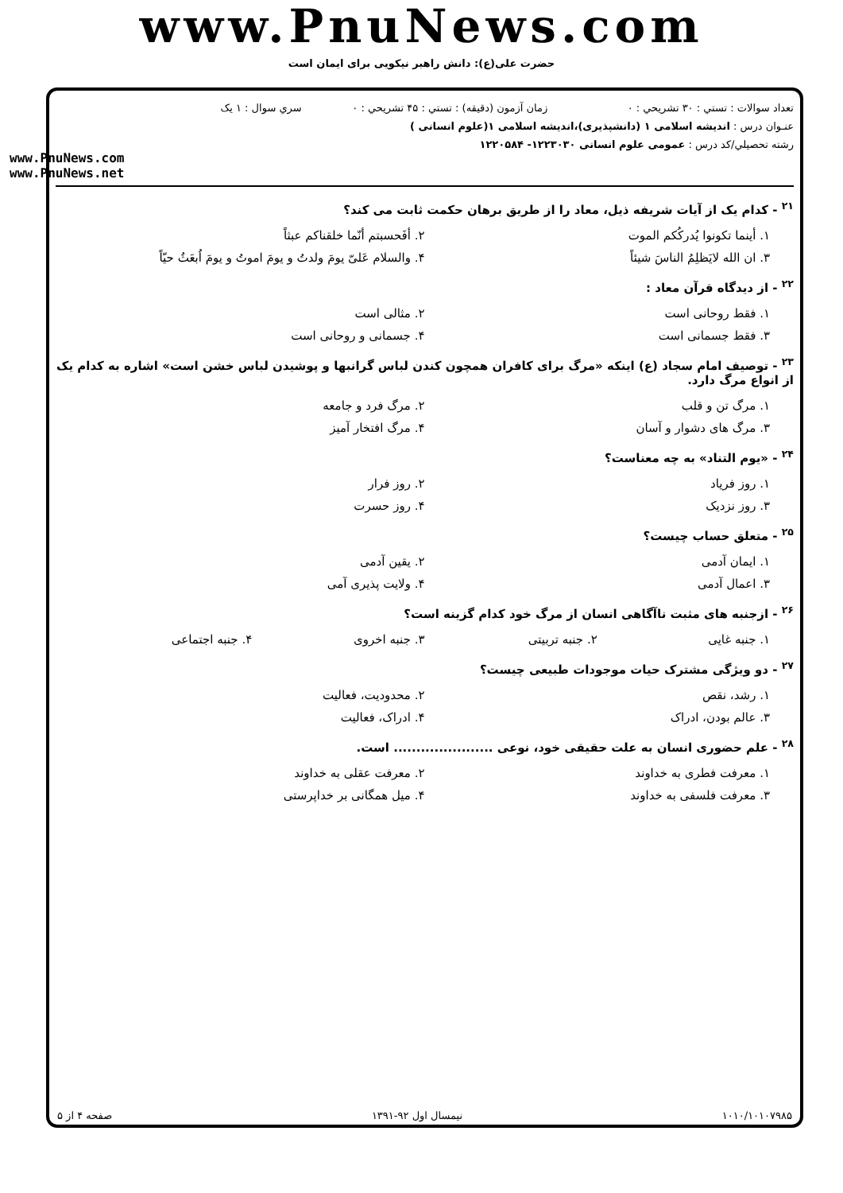www.PnuNews.com
حضرت علی(ع): دانش راهبر نیکویی برای ایمان است
تعداد سوالات : تستي : ۳۰ تشريحي : ۰
زمان آزمون (دقيقه) : تستي : ۴۵ تشريحي : ۰
سري سوال : ۱ یک
عنـوان درس : اندیشه اسلامی ۱ (دانشپذیری)،اندیشه اسلامی ۱(علوم انسانی )
رشته تحصيلي/كد درس : عمومی علوم انسانی ۱۲۲۳۰۳۰- ۱۲۲۰۵۸۴
www.PnuNews.com
www.PnuNews.net
<sup>۲۱</sup> - کدام یک از آیات شریفه ذیل، معاد را از طریق برهان حکمت ثابت می کند؟
۱. أینما تکونوا یُدرکُکم الموت ۲. أفَحسبتم أنّما خلقناکم عبثاً
۳. ان الله لایَظلِمُ الناسَ شیئاً
۴. والسلام عَلیّ یومَ ولدتُ و یومَ اموتُ و یومَ اُبعَثُ حیّاً
<sup>۲۲</sup> - از دیدگاه قرآن معاد :
۱. فقط روحانی است ۲. مثالی است
۳. فقط جسمانی است ۴. جسمانی و روحانی است
<sup>۲۳</sup> - توصیف امام سجاد (ع) اینکه «مرگ برای کافران همچون کندن لباس گرانبها و پوشیدن لباس خشن است» اشاره به کدام یک از انواع مرگ دارد.
۱. مرگ تن و قلب ۲. مرگ فرد و جامعه
۳. مرگ های دشوار و آسان ۴. مرگ افتخار آمیز
<sup>۲۴</sup> - «یوم التناد» به چه معناست؟
۱. روز فریاد ۲. روز فرار
۳. روز نزدیک ۴. روز حسرت
<sup>۲۵</sup> - متعلق حساب چیست؟
۱. ایمان آدمی ۲. یقین آدمی
۳. اعمال آدمی ۴. ولایت پذیری آمی
<sup>۲۶</sup> - ازجنبه های مثبت ناآگاهی انسان از مرگ خود کدام گزینه است؟
۱. جنبه غایی ۲. جنبه تربیتی ۳. جنبه اخروی ۴. جنبه اجتماعی
<sup>۲۷</sup> - دو ویژگی مشترک حیات موجودات طبیعی چیست؟
۱. رشد، نقص ۲. محدودیت، فعالیت
۳. عالم بودن، ادراک ۴. ادراک، فعالیت
<sup>۲۸</sup> - علم حضوری انسان به علت حقیقی خود، نوعی ...................... است.
۱. معرفت فطری به خداوند ۲. معرفت عقلی به خداوند
۳. معرفت فلسفی به خداوند ۴. میل همگانی بر خداپرستی
۱۰۱۰/۱۰۱۰۷۹۸۵ نیمسال اول ۹۲-۱۳۹۱ صفحه ۴ از ۵